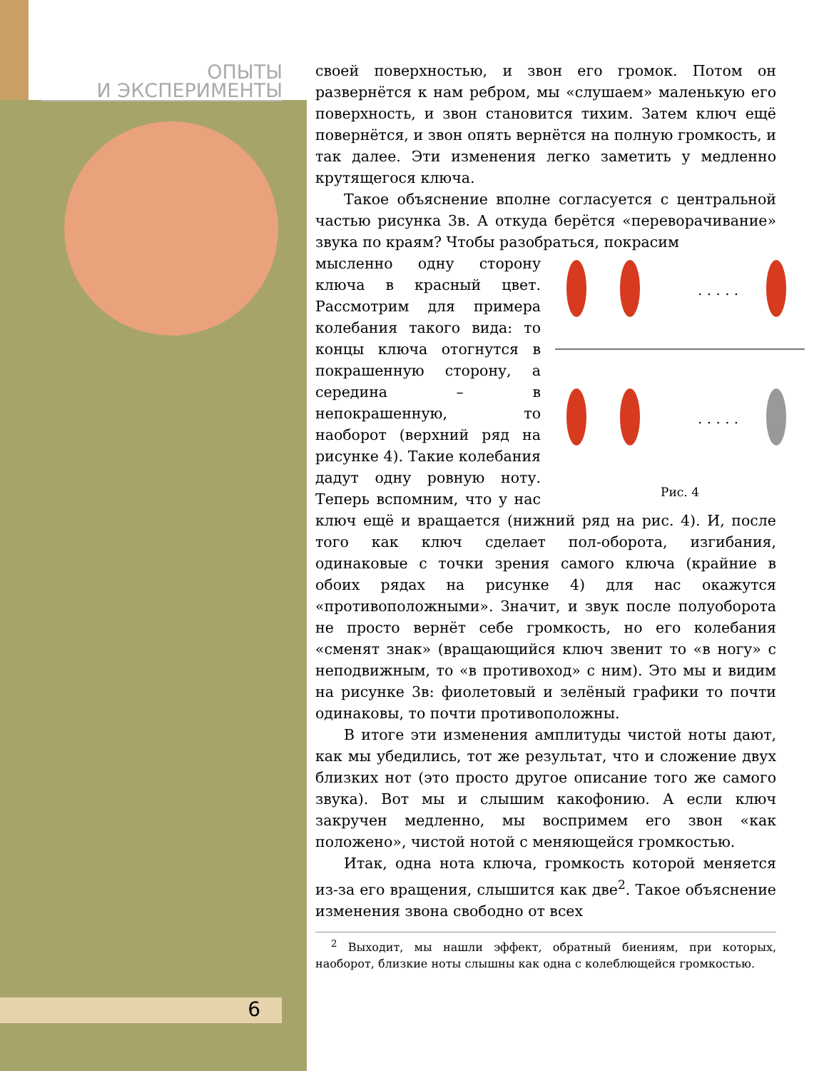ОПЫТЫ
И ЭКСПЕРИМЕНТЫ
6
своей поверхностью, и звон его громок. Потом он развернётся к нам ребром, мы «слушаем» маленькую его поверхность, и звон становится тихим. Затем ключ ещё повернётся, и звон опять вернётся на полную громкость, и так далее. Эти изменения легко заметить у медленно крутящегося ключа.
Такое объяснение вполне согласуется с центральной частью рисунка 3в. А откуда берётся «переворачивание» звука по краям? Чтобы разобраться, покрасим
· · · · ·
· · · · ·
Рис. 4
мысленно одну сторону ключа в красный цвет. Рассмотрим для примера колебания такого вида: то концы ключа отогнутся в покрашенную сторону, а середина – в непокрашенную, то наоборот (верхний ряд на рисунке 4). Такие колебания дадут одну ровную ноту. Теперь вспомним, что у нас ключ ещё и вращается (нижний ряд на рис. 4). И, после того как ключ сделает пол-оборота, изгибания, одинаковые с точки зрения самого ключа (крайние в обоих рядах на рисунке 4) для нас окажутся «противоположными». Значит, и звук после полуоборота не просто вернёт себе громкость, но его колебания «сменят знак» (вращающийся ключ звенит то «в ногу» с неподвижным, то «в противоход» с ним). Это мы и видим на рисунке 3в: фиолетовый и зелёный графики то почти одинаковы, то почти противоположны.
В итоге эти изменения амплитуды чистой ноты дают, как мы убедились, тот же результат, что и сложение двух близких нот (это просто другое описание того же самого звука). Вот мы и слышим какофонию. А если ключ закручен медленно, мы воспримем его звон «как положено», чистой нотой с меняющейся громкостью.
Итак, одна нота ключа, громкость которой меняется из-за его вращения, слышится как две<sup>2</sup>. Такое объяснение изменения звона свободно от всех
<sup>2</sup> Выходит, мы нашли эффект, обратный биениям, при которых, наоборот, близкие ноты слышны как одна с колеблющейся громкостью.